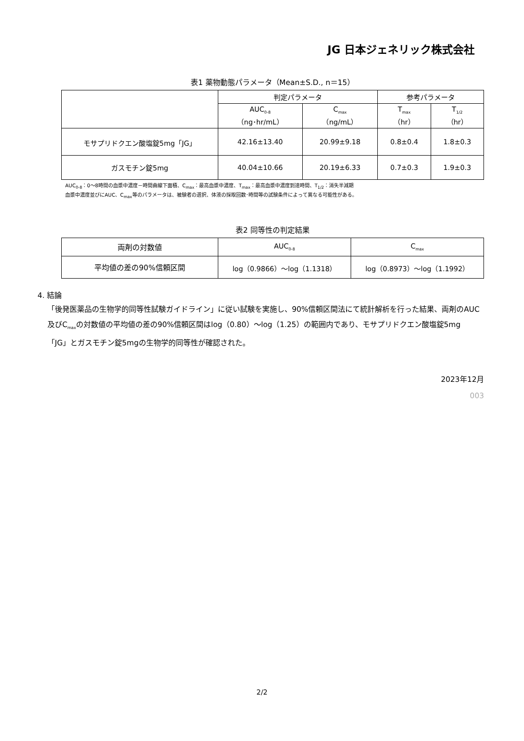JG 日本ジェネリック株式会社
表1 薬物動態パラメータ（Mean±S.D., n＝15）
| | 判定パラメータ | | 参考パラメータ | |
| --- | --- | --- | --- | --- |
| | AUC<sub>0-8</sub> （ng･hr/mL） | C<sub>max</sub> （ng/mL） | T<sub>max</sub> （hr） | T<sub>1/2</sub> （hr） |
| モサプリドクエン酸塩錠5mg「JG」 | 42.16±13.40 | 20.99±9.18 | 0.8±0.4 | 1.8±0.3 |
| ガスモチン錠5mg | 40.04±10.66 | 20.19±6.33 | 0.7±0.3 | 1.9±0.3 |
AUC<sub>0-8</sub>：0～8時間の血漿中濃度－時間曲線下面積、C<sub>max</sub>：最高血漿中濃度、T<sub>max</sub>：最高血漿中濃度到達時間、T<sub>1/2</sub>：消失半減期
血漿中濃度並びにAUC、C<sub>max</sub>等のパラメータは、被験者の選択、体液の採取回数･時間等の試験条件によって異なる可能性がある。
表2 同等性の判定結果
| 両剤の対数値 | AUC<sub>0-8</sub> | C<sub>max</sub> |
| 平均値の差の90%信頼区間 | log（0.9866）～log（1.1318） | log（0.8973）～log（1.1992） |
4. 結論
「後発医薬品の生物学的同等性試験ガイドライン」に従い試験を実施し、90%信頼区間法にて統計解析を行った結果、両剤のAUC及びC<sub>max</sub>の対数値の平均値の差の90%信頼区間はlog（0.80）～log（1.25）の範囲内であり、モサプリドクエン酸塩錠5mg「JG」とガスモチン錠5mgの生物学的同等性が確認された。
2023年12月
003
2/2